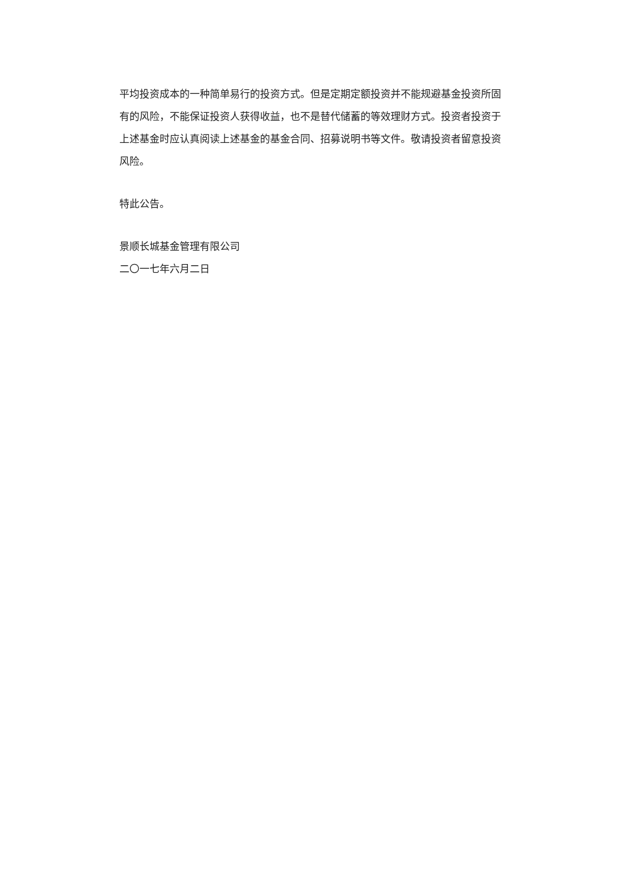平均投资成本的一种简单易行的投资方式。但是定期定额投资并不能规避基金投资所固有的风险，不能保证投资人获得收益，也不是替代储蓄的等效理财方式。投资者投资于上述基金时应认真阅读上述基金的基金合同、招募说明书等文件。敬请投资者留意投资风险。
特此公告。
景顺长城基金管理有限公司
二〇一七年六月二日